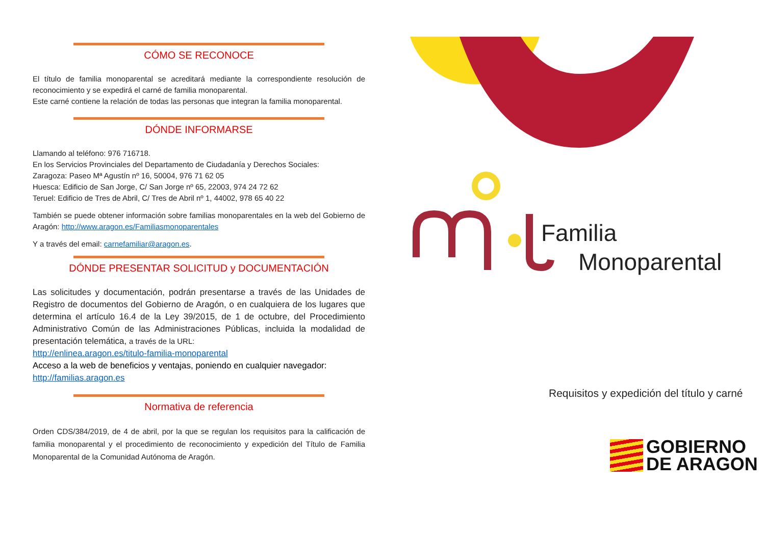CÓMO SE RECONOCE
El título de familia monoparental se acreditará mediante la correspondiente resolución de reconocimiento y se expedirá el carné de familia monoparental.
Este carné contiene la relación de todas las personas que integran la familia monoparental.
DÓNDE INFORMARSE
Llamando al teléfono: 976 716718.
En los Servicios Provinciales del Departamento de Ciudadanía y Derechos Sociales:
Zaragoza: Paseo Mª Agustín nº 16, 50004, 976 71 62 05
Huesca: Edificio de San Jorge, C/ San Jorge nº 65, 22003, 974 24 72 62
Teruel: Edificio de Tres de Abril, C/ Tres de Abril nº 1, 44002, 978 65 40 22
También se puede obtener información sobre familias monoparentales en la web del Gobierno de Aragón: http://www.aragon.es/Familiasmonoparentales
Y a través del email: carnefamiliar@aragon.es.
DÓNDE PRESENTAR SOLICITUD y DOCUMENTACIÓN
Las solicitudes y documentación, podrán presentarse a través de las Unidades de Registro de documentos del Gobierno de Aragón, o en cualquiera de los lugares que determina el artículo 16.4 de la Ley 39/2015, de 1 de octubre, del Procedimiento Administrativo Común de las Administraciones Públicas, incluida la modalidad de presentación telemática, a través de la URL:
http://enlinea.aragon.es/titulo-familia-monoparental
Acceso a la web de beneficios y ventajas, poniendo en cualquier navegador:
http://familias.aragon.es
Normativa de referencia
Orden CDS/384/2019, de 4 de abril, por la que se regulan los requisitos para la calificación de familia monoparental y el procedimiento de reconocimiento y expedición del Título de Familia Monoparental de la Comunidad Autónoma de Aragón.
Familia
Monoparental
Requisitos y expedición del título y carné
GOBIERNO
DE ARAGON